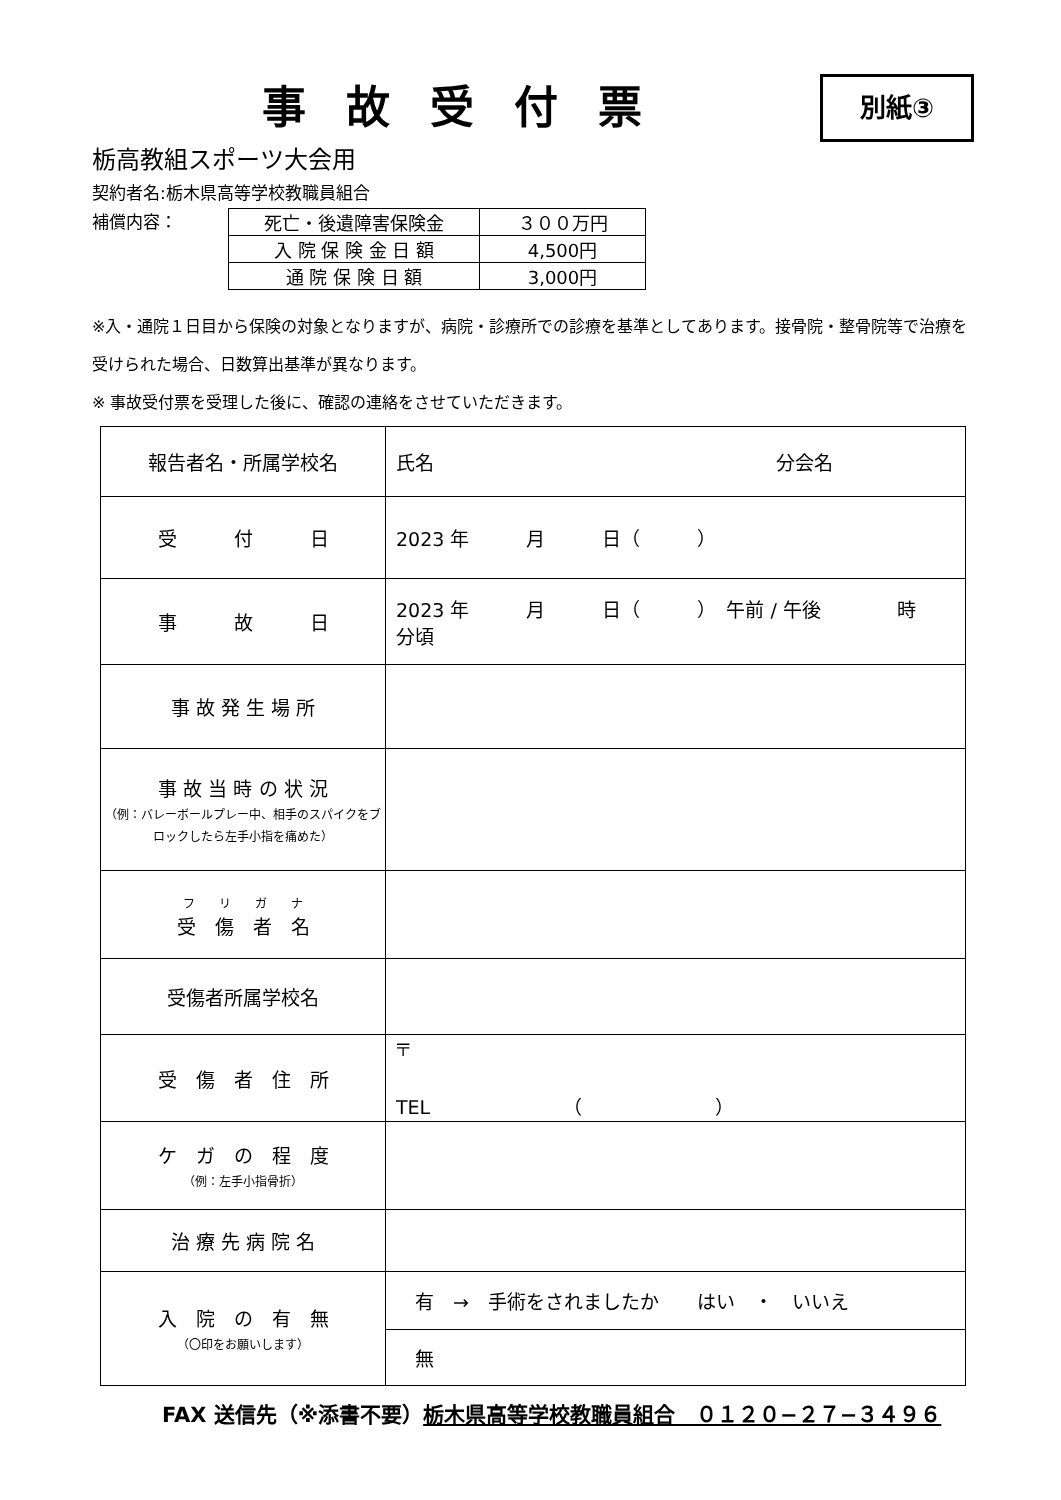事故受付票
別紙③
栃高教組スポーツ大会用
契約者名:栃木県高等学校教職員組合
補償内容：
| 死亡・後遺障害保険金 | ３００万円 |
| 入 院 保 険 金 日 額 | 4,500円 |
| 通 院 保 険 日 額 | 3,000円 |
※入・通院１日目から保険の対象となりますが、病院・診療所での診療を基準としてあります。接骨院・整骨院等で治療を受けられた場合、日数算出基準が異なります。
※ 事故受付票を受理した後に、確認の連絡をさせていただきます。
| 報告者名・所属学校名 | 氏名 分会名 |
| 受 付 日 | 2023 年 月 日（ ） |
| 事 故 日 | 2023 年 月 日（ ） 午前 / 午後 時 分頃 |
| 事 故 発 生 場 所 | |
| 事 故 当 時 の 状 況 （例：バレーボールプレー中、相手のスパイクをブロックしたら左手小指を痛めた） | |
| フ リ ガ ナ 受 傷 者 名 | |
| 受傷者所属学校名 | |
| 受 傷 者 住 所 | 〒 TEL （ ） |
| ケ ガ の 程 度 （例：左手小指骨折） | |
| 治 療 先 病 院 名 | |
| 入 院 の 有 無 （〇印をお願いします） | 有 → 手術をされましたか はい ・ いいえ |
| | 無 |
FAX 送信先（※添書不要）栃木県高等学校教職員組合　０１２０−２７−３４９６